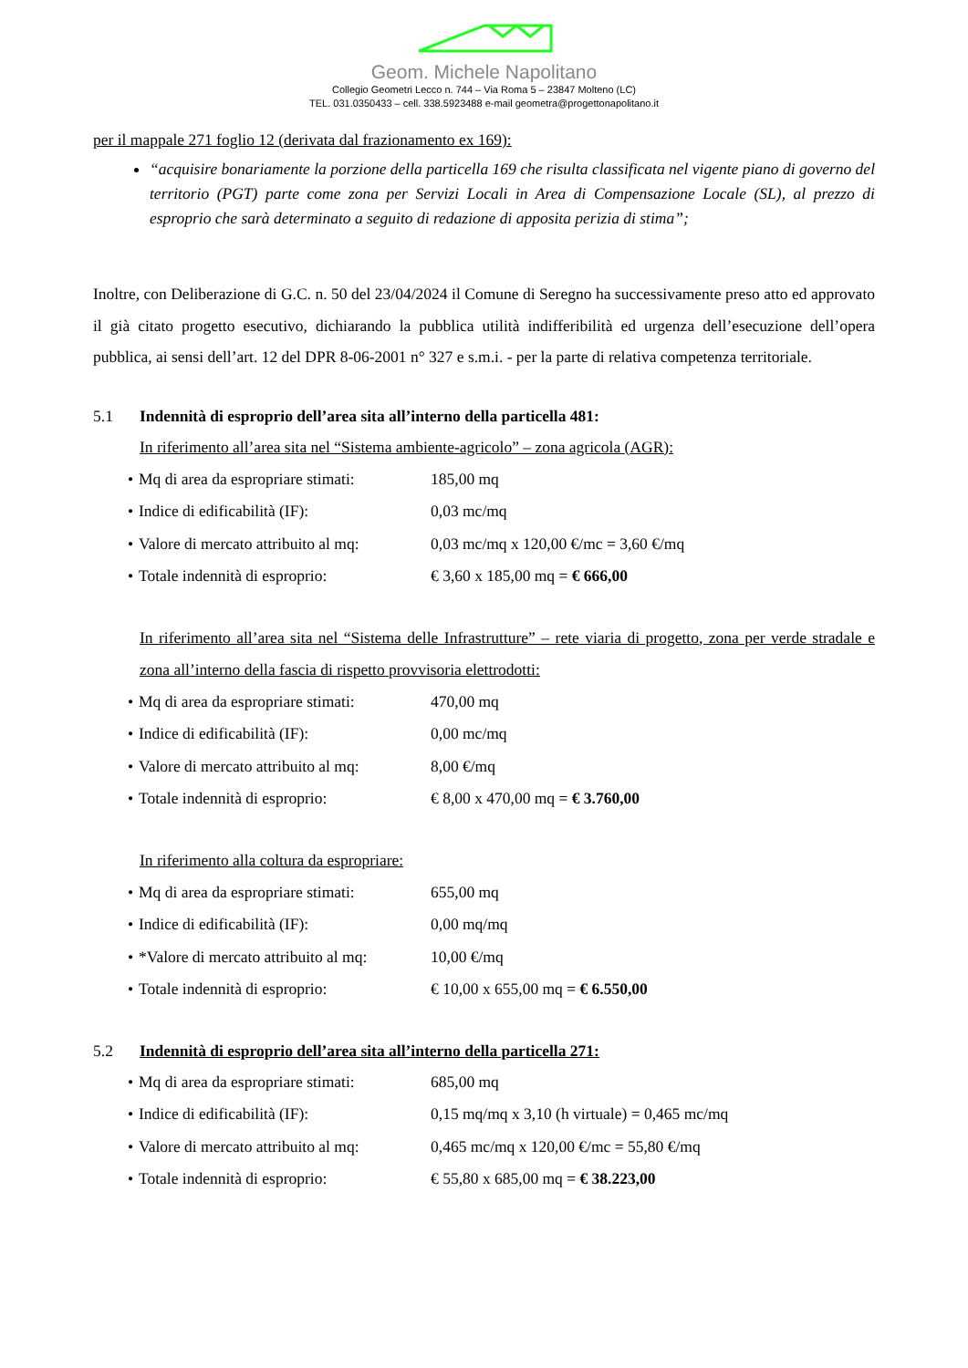Geom. Michele Napolitano
Collegio Geometri Lecco n. 744 – Via Roma 5 – 23847 Molteno (LC)
TEL. 031.0350433 – cell. 338.5923488 e-mail geometra@progettonapolitano.it
per il mappale 271 foglio 12 (derivata dal frazionamento ex 169):
“acquisire bonariamente la porzione della particella 169 che risulta classificata nel vigente piano di governo del territorio (PGT) parte come zona per Servizi Locali in Area di Compensazione Locale (SL), al prezzo di esproprio che sarà determinato a seguito di redazione di apposita perizia di stima”;
Inoltre, con Deliberazione di G.C. n. 50 del 23/04/2024 il Comune di Seregno ha successivamente preso atto ed approvato il già citato progetto esecutivo, dichiarando la pubblica utilità indifferibilità ed urgenza dell’esecuzione dell’opera pubblica, ai sensi dell’art. 12 del DPR 8-06-2001 n° 327 e s.m.i. - per la parte di relativa competenza territoriale.
5.1 Indennità di esproprio dell’area sita all’interno della particella 481:
In riferimento all’area sita nel “Sistema ambiente-agricolo” – zona agricola (AGR):
• Mq di area da espropriare stimati: 185,00 mq
• Indice di edificabilità (IF): 0,03 mc/mq
• Valore di mercato attribuito al mq: 0,03 mc/mq x 120,00 €/mc = 3,60 €/mq
• Totale indennità di esproprio: € 3,60 x 185,00 mq = € 666,00
In riferimento all’area sita nel “Sistema delle Infrastrutture” – rete viaria di progetto, zona per verde stradale e zona all’interno della fascia di rispetto provvisoria elettrodotti:
• Mq di area da espropriare stimati: 470,00 mq
• Indice di edificabilità (IF): 0,00 mc/mq
• Valore di mercato attribuito al mq: 8,00 €/mq
• Totale indennità di esproprio: € 8,00 x 470,00 mq = € 3.760,00
In riferimento alla coltura da espropriare:
• Mq di area da espropriare stimati: 655,00 mq
• Indice di edificabilità (IF): 0,00 mq/mq
• *Valore di mercato attribuito al mq: 10,00 €/mq
• Totale indennità di esproprio: € 10,00 x 655,00 mq = € 6.550,00
5.2 Indennità di esproprio dell’area sita all’interno della particella 271:
• Mq di area da espropriare stimati: 685,00 mq
• Indice di edificabilità (IF): 0,15 mq/mq x 3,10 (h virtuale) = 0,465 mc/mq
• Valore di mercato attribuito al mq: 0,465 mc/mq x 120,00 €/mc = 55,80 €/mq
• Totale indennità di esproprio: € 55,80 x 685,00 mq = € 38.223,00